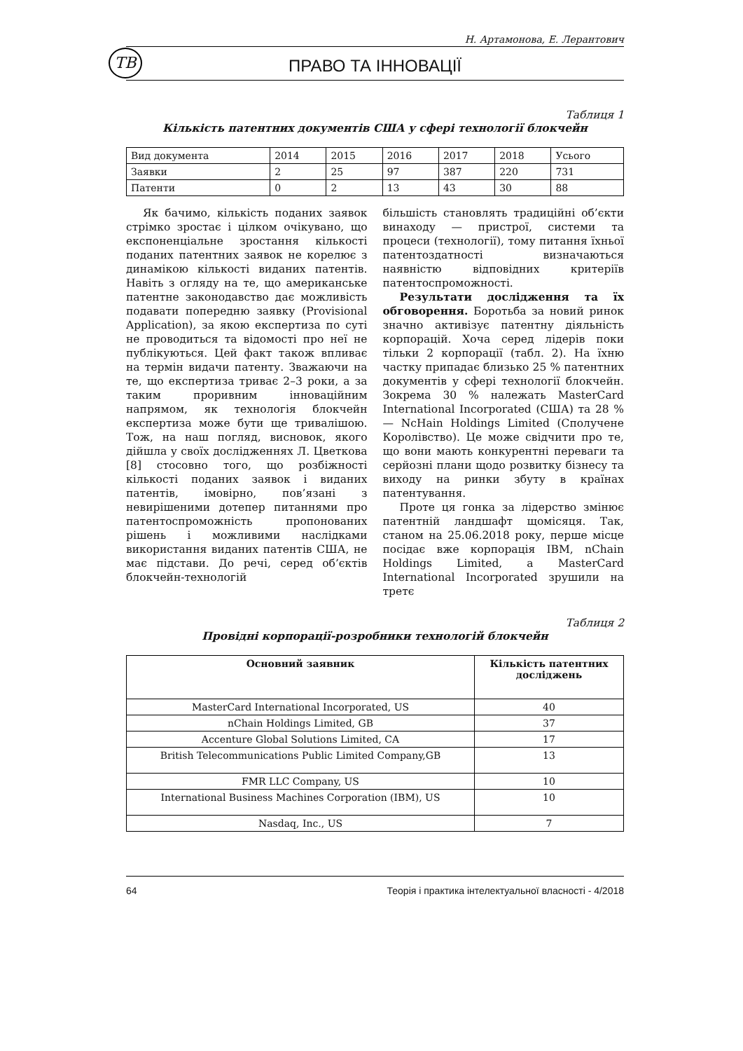Н. Артамонова, Е. Лерантович
ТВ ПРАВО ТА ІННОВАЦІЇ
Таблиця 1
Кількість патентних документів США у сфері технології блокчейн
| Вид документа | 2014 | 2015 | 2016 | 2017 | 2018 | Усього |
| Заявки | 2 | 25 | 97 | 387 | 220 | 731 |
| Патенти | 0 | 2 | 13 | 43 | 30 | 88 |
Як бачимо, кількість поданих заявок стрімко зростає і цілком очікувано, що експоненціальне зростання кількості поданих патентних заявок не корелює з динамікою кількості виданих патентів. Навіть з огляду на те, що американське патентне законодавство дає можливість подавати попередню заявку (Provisional Application), за якою експертиза по суті не проводиться та відомості про неї не публікуються. Цей факт також впливає на термін видачи патенту. Зважаючи на те, що експертиза триває 2–3 роки, а за таким проривним інноваційним напрямом, як технологія блокчейн експертиза може бути ще тривалішою. Тож, на наш погляд, висновок, якого дійшла у своїх дослідженнях Л. Цветкова [8] стосовно того, що розбіжності кількості поданих заявок і виданих патентів, імовірно, пов’язані з невирішеними дотепер питаннями про патентоспроможність пропонованих рішень і можливими наслідками використання виданих патентів США, не має підстави. До речі, серед об’єктів блокчейн-технологій
більшість становлять традиційні об’єкти винаходу — пристрої, системи та процеси (технології), тому питання їхньої патентоздатності визначаються наявністю відповідних критеріїв патентоспроможності.
Результати дослідження та їх обговорення. Боротьба за новий ринок значно активізує патентну діяльність корпорацій. Хоча серед лідерів поки тільки 2 корпорації (табл. 2). На їхню частку припадає близько 25 % патентних документів у сфері технології блокчейн. Зокрема 30 % належать MasterCard International Incorporated (США) та 28 % — NcHain Holdings Limited (Сполучене Королівство). Це може свідчити про те, що вони мають конкурентні переваги та серйозні плани щодо розвитку бізнесу та виходу на ринки збуту в країнах патентування.
Проте ця гонка за лідерство змінює патентній ландшафт щомісяця. Так, станом на 25.06.2018 року, перше місце посідає вже корпорація IBM, nChain Holdings Limited, а MasterCard International Incorporated зрушили на третє
Таблиця 2
Провідні корпорації-розробники технологій блокчейн
| Основний заявник | Кількість патентних досліджень |
| --- | --- |
| MasterCard International Incorporated, US | 40 |
| nChain Holdings Limited, GB | 37 |
| Accenture Global Solutions Limited, CA | 17 |
| British Telecommunications Public Limited Company,GB | 13 |
| FMR LLC Company, US | 10 |
| International Business Machines Corporation (IBM), US | 10 |
| Nasdaq, Inc., US | 7 |
64 Теорія і практика інтелектуальної власності - 4/2018